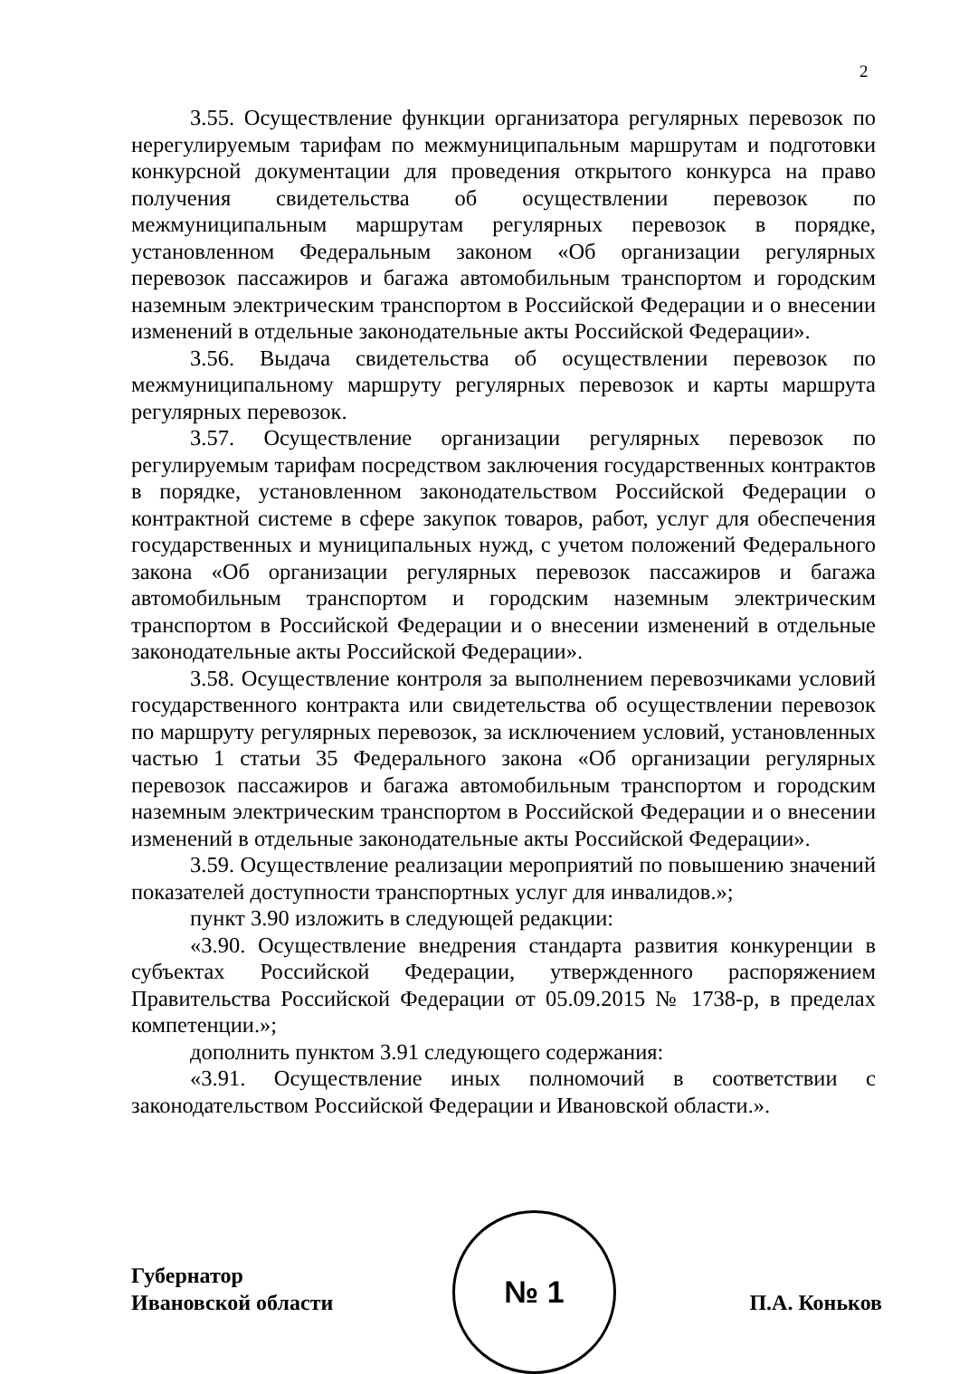2
3.55. Осуществление функции организатора регулярных перевозок по нерегулируемым тарифам по межмуниципальным маршрутам и подготовки конкурсной документации для проведения открытого конкурса на право получения свидетельства об осуществлении перевозок по межмуниципальным маршрутам регулярных перевозок в порядке, установленном Федеральным законом «Об организации регулярных перевозок пассажиров и багажа автомобильным транспортом и городским наземным электрическим транспортом в Российской Федерации и о внесении изменений в отдельные законодательные акты Российской Федерации».
3.56. Выдача свидетельства об осуществлении перевозок по межмуниципальному маршруту регулярных перевозок и карты маршрута регулярных перевозок.
3.57. Осуществление организации регулярных перевозок по регулируемым тарифам посредством заключения государственных контрактов в порядке, установленном законодательством Российской Федерации о контрактной системе в сфере закупок товаров, работ, услуг для обеспечения государственных и муниципальных нужд, с учетом положений Федерального закона «Об организации регулярных перевозок пассажиров и багажа автомобильным транспортом и городским наземным электрическим транспортом в Российской Федерации и о внесении изменений в отдельные законодательные акты Российской Федерации».
3.58. Осуществление контроля за выполнением перевозчиками условий государственного контракта или свидетельства об осуществлении перевозок по маршруту регулярных перевозок, за исключением условий, установленных частью 1 статьи 35 Федерального закона «Об организации регулярных перевозок пассажиров и багажа автомобильным транспортом и городским наземным электрическим транспортом в Российской Федерации и о внесении изменений в отдельные законодательные акты Российской Федерации».
3.59. Осуществление реализации мероприятий по повышению значений показателей доступности транспортных услуг для инвалидов.»;
пункт 3.90 изложить в следующей редакции:
«3.90. Осуществление внедрения стандарта развития конкуренции в субъектах Российской Федерации, утвержденного распоряжением Правительства Российской Федерации от 05.09.2015 № 1738-р, в пределах компетенции.»;
дополнить пунктом 3.91 следующего содержания:
«3.91. Осуществление иных полномочий в соответствии с законодательством Российской Федерации и Ивановской области.».
№ 1
Губернатор
Ивановской области
П.А. Коньков